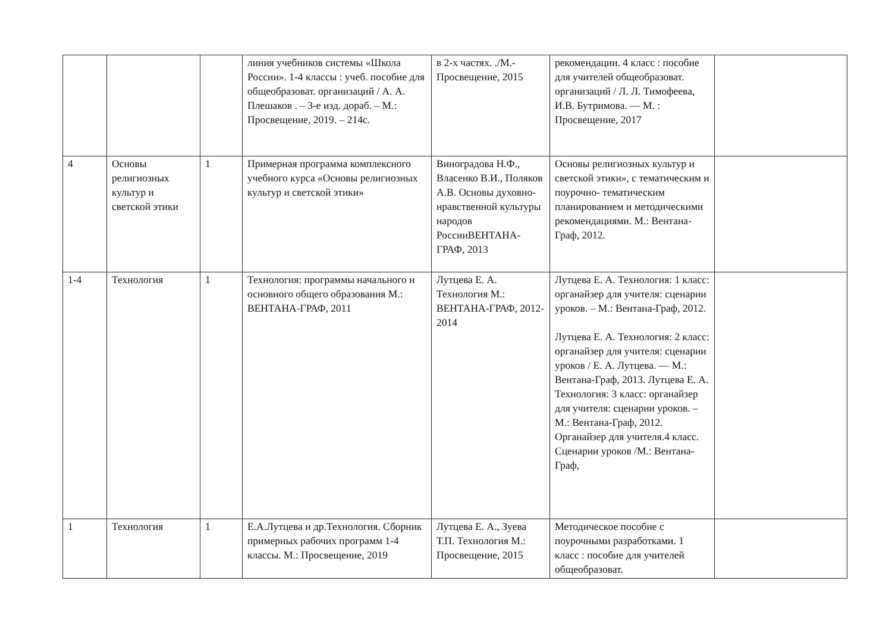| | | | линия учебников системы «Школа России». 1-4 классы : учеб. пособие для общеобразоват. организаций / А. А. Плешаков . – 3-е изд. дораб. – М.: Просвещение, 2019. – 214с. | в 2-х частях. ./М.-Просвещение, 2015 | рекомендации. 4 класс : пособие для учителей общеобразоват. организаций / Л. Л. Тимофеева, И.В. Бутримова. — М. : Просвещение, 2017 | |
| 4 | Основы религиозных культур и светской этики | 1 | Примерная программа комплексного учебного курса «Основы религиозных культур и светской этики» | Виноградова Н.Ф., Власенко В.И., Поляков А.В. Основы духовно-нравственной культуры народов РоссииВЕНТАНА-ГРАФ, 2013 | Основы религиозных культур и светской этики», с тематическим и поурочно- тематическим планированием и методическими рекомендациями. М.: Вентана-Граф, 2012. | |
| 1-4 | Технология | 1 | Технология: программы начального и основного общего образования М.: ВЕНТАНА-ГРАФ, 2011 | Лутцева Е. А. Технология М.: ВЕНТАНА-ГРАФ, 2012-2014 | Лутцева Е. А. Технология: 1 класс: органайзер для учителя: сценарии уроков. – М.: Вентана-Граф, 2012. Лутцева Е. А. Технология: 2 класс: органайзер для учителя: сценарии уроков / Е. А. Лутцева. — М.: Вентана-Граф, 2013. Лутцева Е. А. Технология: 3 класс: органайзер для учителя: сценарии уроков. – М.: Вентана-Граф, 2012. Органайзер для учителя.4 класс. Сценарии уроков /М.: Вентана-Граф, | |
| 1 | Технология | 1 | Е.А.Лутцева и др.Технология. Сборник примерных рабочих программ 1-4 классы. М.: Просвещение, 2019 | Лутцева Е. А., Зуева Т.П. Технология М.: Просвещение, 2015 | Методическое пособие с поурочными разработками. 1 класс : пособие для учителей общеобразоват. | |